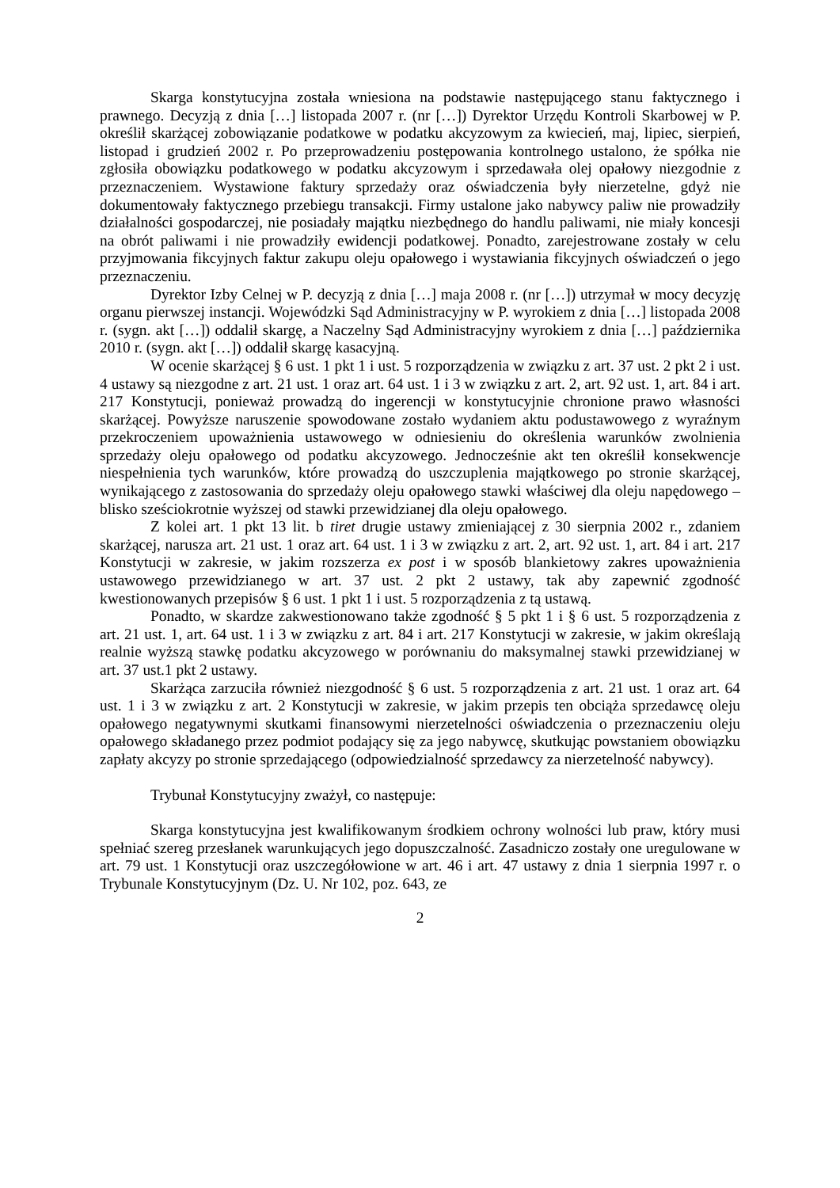Skarga konstytucyjna została wniesiona na podstawie następującego stanu faktycznego i prawnego. Decyzją z dnia […] listopada 2007 r. (nr […]) Dyrektor Urzędu Kontroli Skarbowej w P. określił skarżącej zobowiązanie podatkowe w podatku akcyzowym za kwiecień, maj, lipiec, sierpień, listopad i grudzień 2002 r. Po przeprowadzeniu postępowania kontrolnego ustalono, że spółka nie zgłosiła obowiązku podatkowego w podatku akcyzowym i sprzedawała olej opałowy niezgodnie z przeznaczeniem. Wystawione faktury sprzedaży oraz oświadczenia były nierzetelne, gdyż nie dokumentowały faktycznego przebiegu transakcji. Firmy ustalone jako nabywcy paliw nie prowadziły działalności gospodarczej, nie posiadały majątku niezbędnego do handlu paliwami, nie miały koncesji na obrót paliwami i nie prowadziły ewidencji podatkowej. Ponadto, zarejestrowane zostały w celu przyjmowania fikcyjnych faktur zakupu oleju opałowego i wystawiania fikcyjnych oświadczeń o jego przeznaczeniu.
Dyrektor Izby Celnej w P. decyzją z dnia […] maja 2008 r. (nr […]) utrzymał w mocy decyzję organu pierwszej instancji. Wojewódzki Sąd Administracyjny w P. wyrokiem z dnia […] listopada 2008 r. (sygn. akt […]) oddalił skargę, a Naczelny Sąd Administracyjny wyrokiem z dnia […] października 2010 r. (sygn. akt […]) oddalił skargę kasacyjną.
W ocenie skarżącej § 6 ust. 1 pkt 1 i ust. 5 rozporządzenia w związku z art. 37 ust. 2 pkt 2 i ust. 4 ustawy są niezgodne z art. 21 ust. 1 oraz art. 64 ust. 1 i 3 w związku z art. 2, art. 92 ust. 1, art. 84 i art. 217 Konstytucji, ponieważ prowadzą do ingerencji w konstytucyjnie chronione prawo własności skarżącej. Powyższe naruszenie spowodowane zostało wydaniem aktu podustawowego z wyraźnym przekroczeniem upoważnienia ustawowego w odniesieniu do określenia warunków zwolnienia sprzedaży oleju opałowego od podatku akcyzowego. Jednocześnie akt ten określił konsekwencje niespełnienia tych warunków, które prowadzą do uszczuplenia majątkowego po stronie skarżącej, wynikającego z zastosowania do sprzedaży oleju opałowego stawki właściwej dla oleju napędowego – blisko sześciokrotnie wyższej od stawki przewidzianej dla oleju opałowego.
Z kolei art. 1 pkt 13 lit. b tiret drugie ustawy zmieniającej z 30 sierpnia 2002 r., zdaniem skarżącej, narusza art. 21 ust. 1 oraz art. 64 ust. 1 i 3 w związku z art. 2, art. 92 ust. 1, art. 84 i art. 217 Konstytucji w zakresie, w jakim rozszerza ex post i w sposób blankietowy zakres upoważnienia ustawowego przewidzianego w art. 37 ust. 2 pkt 2 ustawy, tak aby zapewnić zgodność kwestionowanych przepisów § 6 ust. 1 pkt 1 i ust. 5 rozporządzenia z tą ustawą.
Ponadto, w skardze zakwestionowano także zgodność § 5 pkt 1 i § 6 ust. 5 rozporządzenia z art. 21 ust. 1, art. 64 ust. 1 i 3 w związku z art. 84 i art. 217 Konstytucji w zakresie, w jakim określają realnie wyższą stawkę podatku akcyzowego w porównaniu do maksymalnej stawki przewidzianej w art. 37 ust.1 pkt 2 ustawy.
Skarżąca zarzuciła również niezgodność § 6 ust. 5 rozporządzenia z art. 21 ust. 1 oraz art. 64 ust. 1 i 3 w związku z art. 2 Konstytucji w zakresie, w jakim przepis ten obciąża sprzedawcę oleju opałowego negatywnymi skutkami finansowymi nierzetelności oświadczenia o przeznaczeniu oleju opałowego składanego przez podmiot podający się za jego nabywcę, skutkując powstaniem obowiązku zapłaty akcyzy po stronie sprzedającego (odpowiedzialność sprzedawcy za nierzetelność nabywcy).
Trybunał Konstytucyjny zważył, co następuje:
Skarga konstytucyjna jest kwalifikowanym środkiem ochrony wolności lub praw, który musi spełniać szereg przesłanek warunkujących jego dopuszczalność. Zasadniczo zostały one uregulowane w art. 79 ust. 1 Konstytucji oraz uszczegółowione w art. 46 i art. 47 ustawy z dnia 1 sierpnia 1997 r. o Trybunale Konstytucyjnym (Dz. U. Nr 102, poz. 643, ze
2